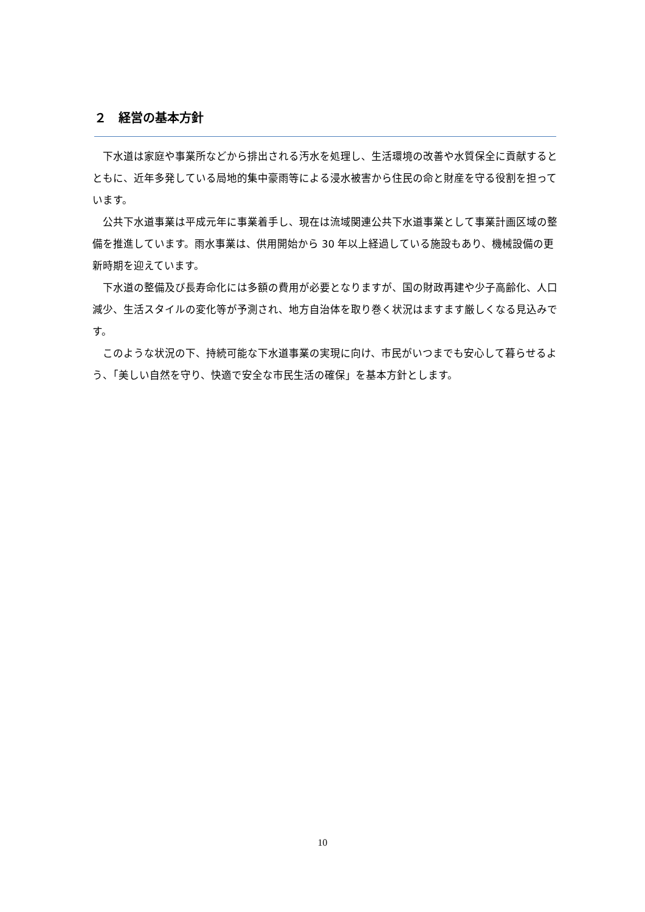２　経営の基本方針
下水道は家庭や事業所などから排出される汚水を処理し、生活環境の改善や水質保全に貢献するとともに、近年多発している局地的集中豪雨等による浸水被害から住民の命と財産を守る役割を担っています。
公共下水道事業は平成元年に事業着手し、現在は流域関連公共下水道事業として事業計画区域の整備を推進しています。雨水事業は、供用開始から 30 年以上経過している施設もあり、機械設備の更新時期を迎えています。
下水道の整備及び長寿命化には多額の費用が必要となりますが、国の財政再建や少子高齢化、人口減少、生活スタイルの変化等が予測され、地方自治体を取り巻く状況はますます厳しくなる見込みです。
このような状況の下、持続可能な下水道事業の実現に向け、市民がいつまでも安心して暮らせるよう、「美しい自然を守り、快適で安全な市民生活の確保」を基本方針とします。
10